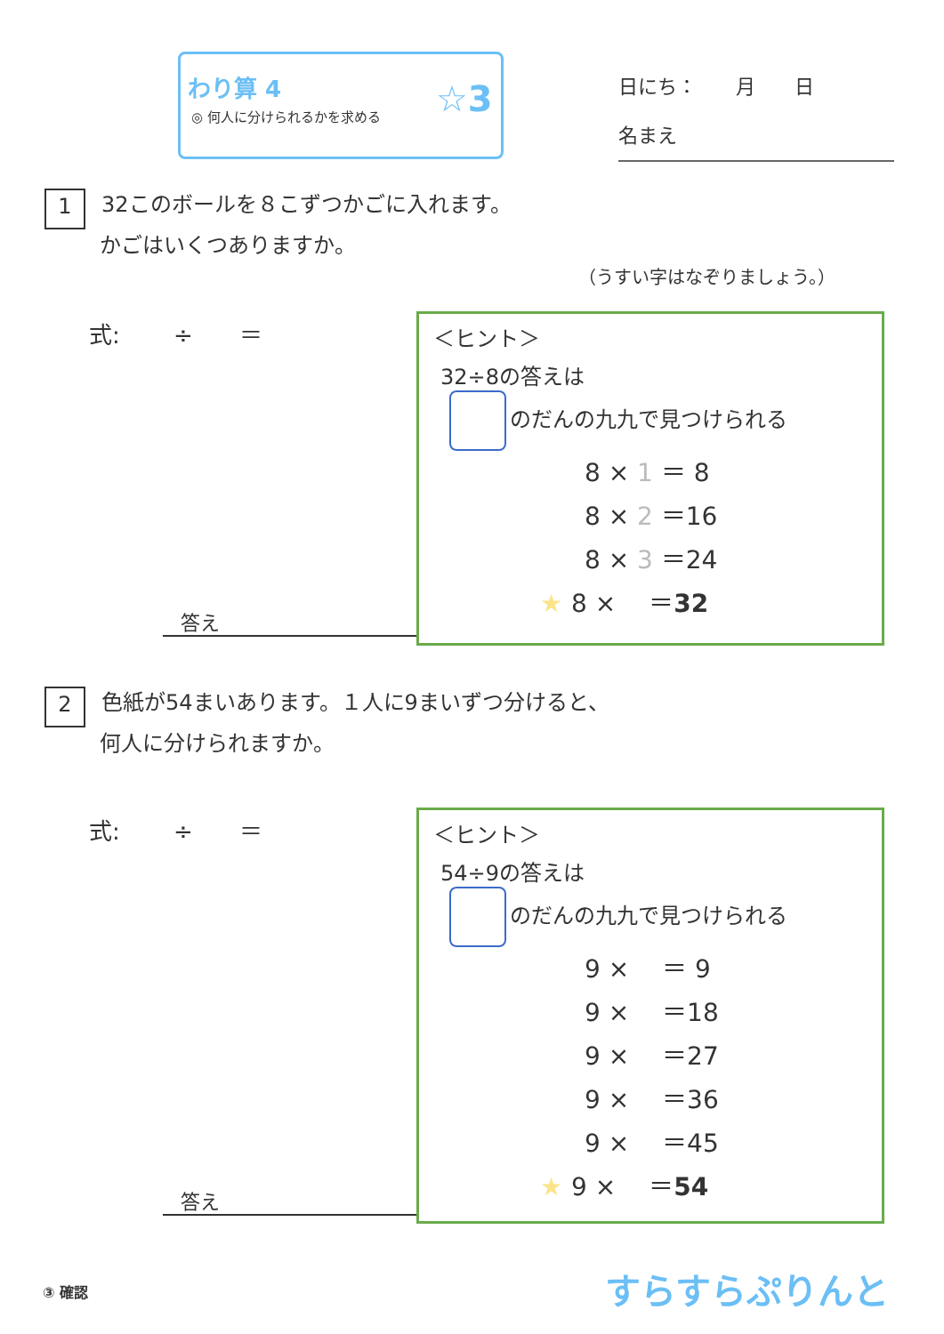わり算 4
◎ 何人に分けられるかを求める
☆3
日にち：　　月　　日
名まえ
1 32このボールを８こずつかごに入れます。
かごはいくつありますか。
（うすい字はなぞりましょう。）
式:　　 ÷　　＝
答え
＜ヒント＞
32÷8の答えは
のだんの九九で見つけられる
8 × 1 ＝ 8
8 × 2 ＝16
8 × 3 ＝24
★ 8 × 　＝32
2 色紙が54まいあります。１人に9まいずつ分けると、
何人に分けられますか。
式:　　 ÷　　＝
答え
＜ヒント＞
54÷9の答えは
のだんの九九で見つけられる
9 × 　＝ 9
9 × 　＝18
9 × 　＝27
9 × 　＝36
9 × 　＝45
★ 9 × 　＝54
③ 確認 すらすらぷりんと